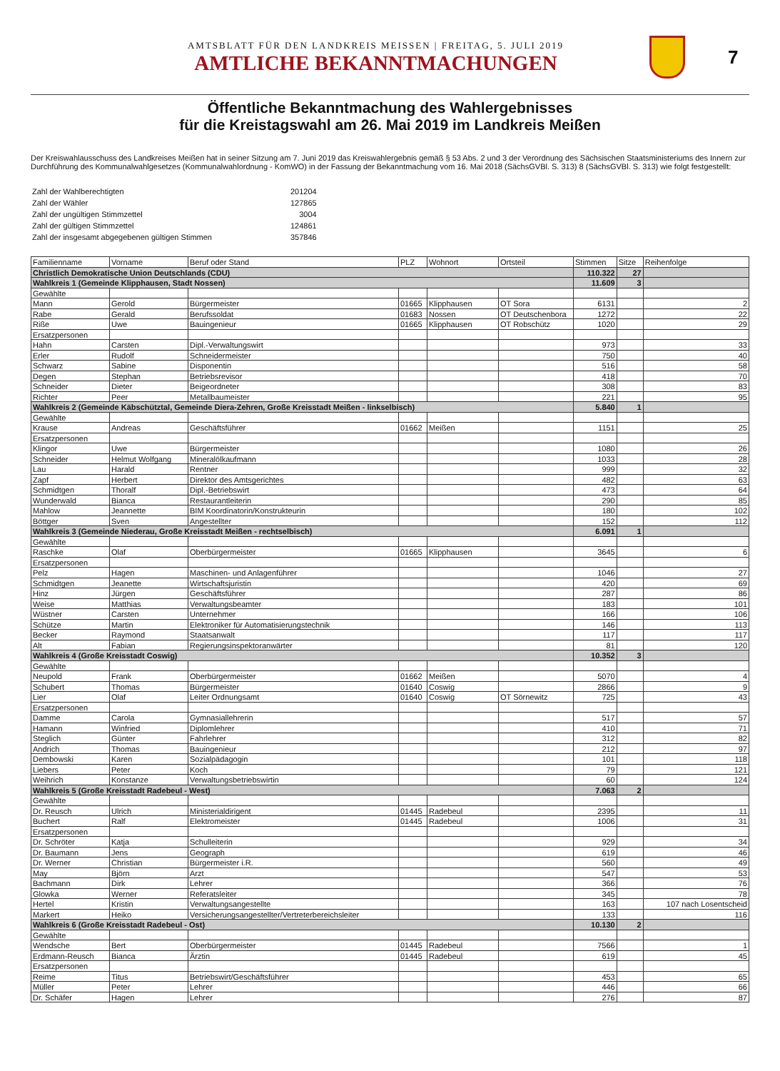AMTSBLATT FÜR DEN LANDKREIS MEISSEN | FREITAG, 5. JULI 2019
AMTLICHE BEKANNTMACHUNGEN
7
Öffentliche Bekanntmachung des Wahlergebnisses
für die Kreistagswahl am 26. Mai 2019 im Landkreis Meißen
Der Kreiswahlausschuss des Landkreises Meißen hat in seiner Sitzung am 7. Juni 2019 das Kreiswahlergebnis gemäß § 53 Abs. 2 und 3 der Verordnung des Sächsischen Staatsministeriums des Innern zur Durchführung des Kommunalwahlgesetzes (Kommunalwahlordnung - KomWO) in der Fassung der Bekanntmachung vom 16. Mai 2018 (SächsGVBl. S. 313) 8 (SächsGVBl. S. 313) wie folgt festgestellt:
| Zahl der Wahlberechtigten | 201204 |
| Zahl der Wähler | 127865 |
| Zahl der ungültigen Stimmzettel | 3004 |
| Zahl der gültigen Stimmzettel | 124861 |
| Zahl der insgesamt abgegebenen gültigen Stimmen | 357846 |
| Familienname | Vorname | Beruf oder Stand | PLZ | Wohnort | Ortsteil | Stimmen | Sitze | Reihenfolge |
| --- | --- | --- | --- | --- | --- | --- | --- | --- |
| Christlich Demokratische Union Deutschlands (CDU) | | | | | | 110.322 | 27 | |
| Wahlkreis 1 (Gemeinde Klipphausen, Stadt Nossen) | | | | | | 11.609 | 3 | |
| Gewählte | | | | | | | | |
| Mann | Gerold | Bürgermeister | 01665 | Klipphausen | OT Sora | 6131 | | 2 |
| Rabe | Gerald | Berufssoldat | 01683 | Nossen | OT Deutschenbora | 1272 | | 22 |
| Riße | Uwe | Bauingenieur | 01665 | Klipphausen | OT Robschütz | 1020 | | 29 |
| Ersatzpersonen | | | | | | | | |
| Hahn | Carsten | Dipl.-Verwaltungswirt | | | | 973 | | 33 |
| Erler | Rudolf | Schneidermeister | | | | 750 | | 40 |
| Schwarz | Sabine | Disponentin | | | | 516 | | 58 |
| Degen | Stephan | Betriebsrevisor | | | | 418 | | 70 |
| Schneider | Dieter | Beigeordneter | | | | 308 | | 83 |
| Richter | Peer | Metallbaumeister | | | | 221 | | 95 |
| Wahlkreis 2 (Gemeinde Käbschütztal, Gemeinde Diera-Zehren, Große Kreisstadt Meißen - linkselbisch) | | | | | | 5.840 | 1 | |
| Gewählte | | | | | | | | |
| Krause | Andreas | Geschäftsführer | 01662 | Meißen | | 1151 | | 25 |
| Ersatzpersonen | | | | | | | | |
| Klingor | Uwe | Bürgermeister | | | | 1080 | | 26 |
| Schneider | Helmut Wolfgang | Mineralölkaufmann | | | | 1033 | | 28 |
| Lau | Harald | Rentner | | | | 999 | | 32 |
| Zapf | Herbert | Direktor des Amtsgerichtes | | | | 482 | | 63 |
| Schmidtgen | Thoralf | Dipl.-Betriebswirt | | | | 473 | | 64 |
| Wunderwald | Bianca | Restaurantleiterin | | | | 290 | | 85 |
| Mahlow | Jeannette | BIM Koordinatorin/Konstrukteurin | | | | 180 | | 102 |
| Böttger | Sven | Angestellter | | | | 152 | | 112 |
| Wahlkreis 3 (Gemeinde Niederau, Große Kreisstadt Meißen - rechtselbisch) | | | | | | 6.091 | 1 | |
| Gewählte | | | | | | | | |
| Raschke | Olaf | Oberbürgermeister | 01665 | Klipphausen | | 3645 | | 6 |
| Ersatzpersonen | | | | | | | | |
| Pelz | Hagen | Maschinen- und Anlagenführer | | | | 1046 | | 27 |
| Schmidtgen | Jeanette | Wirtschaftsjuristin | | | | 420 | | 69 |
| Hinz | Jürgen | Geschäftsführer | | | | 287 | | 86 |
| Weise | Matthias | Verwaltungsbeamter | | | | 183 | | 101 |
| Wüstner | Carsten | Unternehmer | | | | 166 | | 106 |
| Schütze | Martin | Elektroniker für Automatisierungstechnik | | | | 146 | | 113 |
| Becker | Raymond | Staatsanwalt | | | | 117 | | 117 |
| Alt | Fabian | Regierungsinspektoranwärter | | | | 81 | | 120 |
| Wahlkreis 4 (Große Kreisstadt Coswig) | | | | | | 10.352 | 3 | |
| Gewählte | | | | | | | | |
| Neupold | Frank | Oberbürgermeister | 01662 | Meißen | | 5070 | | 4 |
| Schubert | Thomas | Bürgermeister | 01640 | Coswig | | 2866 | | 9 |
| Lier | Olaf | Leiter Ordnungsamt | 01640 | Coswig | OT Sörnewitz | 725 | | 43 |
| Ersatzpersonen | | | | | | | | |
| Damme | Carola | Gymnasiallehrerin | | | | 517 | | 57 |
| Hamann | Winfried | Diplomlehrer | | | | 410 | | 71 |
| Steglich | Günter | Fahrlehrer | | | | 312 | | 82 |
| Andrich | Thomas | Bauingenieur | | | | 212 | | 97 |
| Dembowski | Karen | Sozialpädagogin | | | | 101 | | 118 |
| Liebers | Peter | Koch | | | | 79 | | 121 |
| Weihrich | Konstanze | Verwaltungsbetriebswirtin | | | | 60 | | 124 |
| Wahlkreis 5 (Große Kreisstadt Radebeul - West) | | | | | | 7.063 | 2 | |
| Gewählte | | | | | | | | |
| Dr. Reusch | Ulrich | Ministerialdirigent | 01445 | Radebeul | | 2395 | | 11 |
| Buchert | Ralf | Elektromeister | 01445 | Radebeul | | 1006 | | 31 |
| Ersatzpersonen | | | | | | | | |
| Dr. Schröter | Katja | Schulleiterin | | | | 929 | | 34 |
| Dr. Baumann | Jens | Geograph | | | | 619 | | 46 |
| Dr. Werner | Christian | Bürgermeister i.R. | | | | 560 | | 49 |
| May | Björn | Arzt | | | | 547 | | 53 |
| Bachmann | Dirk | Lehrer | | | | 366 | | 76 |
| Glowka | Werner | Referatsleiter | | | | 345 | | 78 |
| Hertel | Kristin | Verwaltungsangestellte | | | | 163 | | 107 nach Losentscheid |
| Markert | Heiko | Versicherungsangestellter/Vertreterbereichsleiter | | | | 133 | | 116 |
| Wahlkreis 6 (Große Kreisstadt Radebeul - Ost) | | | | | | 10.130 | 2 | |
| Gewählte | | | | | | | | |
| Wendsche | Bert | Oberbürgermeister | 01445 | Radebeul | | 7566 | | 1 |
| Erdmann-Reusch | Bianca | Ärztin | 01445 | Radebeul | | 619 | | 45 |
| Ersatzpersonen | | | | | | | | |
| Reime | Titus | Betriebswirt/Geschäftsführer | | | | 453 | | 65 |
| Müller | Peter | Lehrer | | | | 446 | | 66 |
| Dr. Schäfer | Hagen | Lehrer | | | | 276 | | 87 |